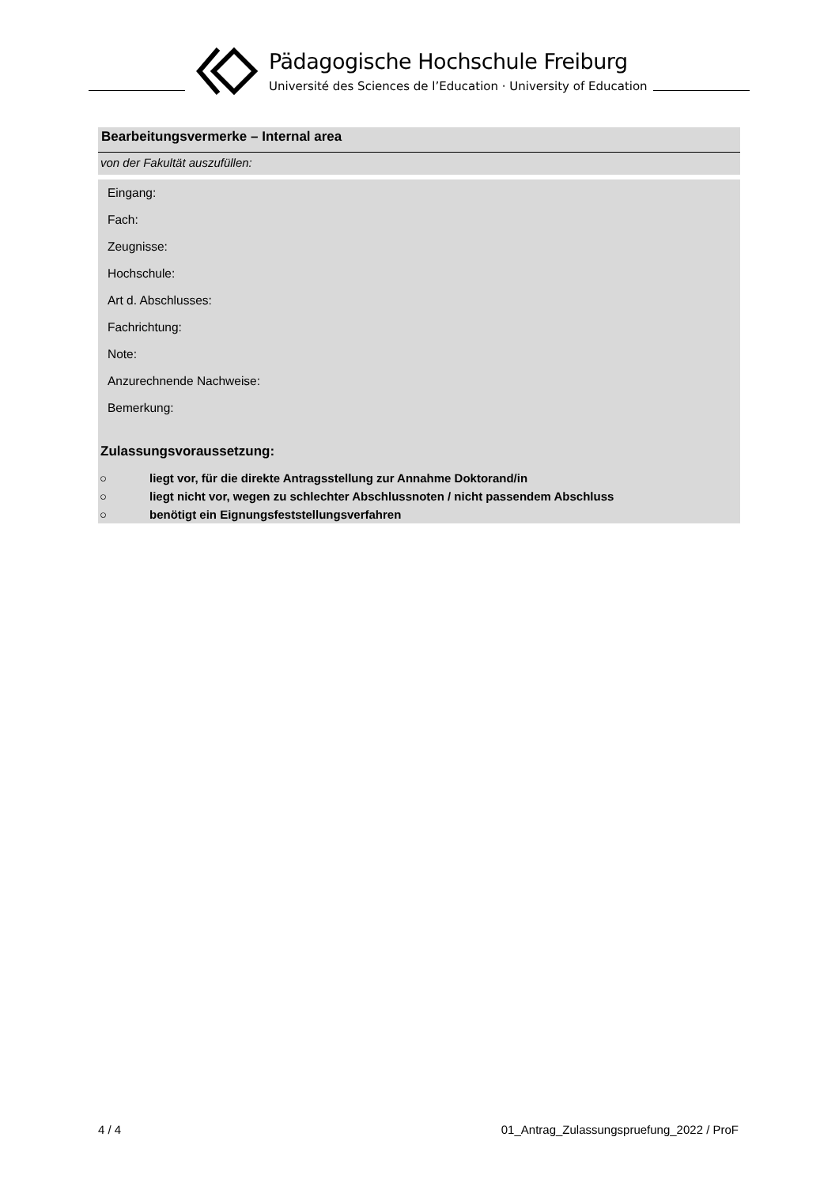Pädagogische Hochschule Freiburg
Université des Sciences de l’Education · University of Education
Bearbeitungsvermerke – Internal area
von der Fakultät auszufüllen:
Eingang:
Fach:
Zeugnisse:
Hochschule:
Art d. Abschlusses:
Fachrichtung:
Note:
Anzurechnende Nachweise:
Bemerkung:
Zulassungsvoraussetzung:
○ liegt vor, für die direkte Antragsstellung zur Annahme Doktorand/in
○ liegt nicht vor, wegen zu schlechter Abschlussnoten / nicht passendem Abschluss
○ benötigt ein Eignungsfeststellungsverfahren
4 / 4
01_Antrag_Zulassungspruefung_2022 / ProF